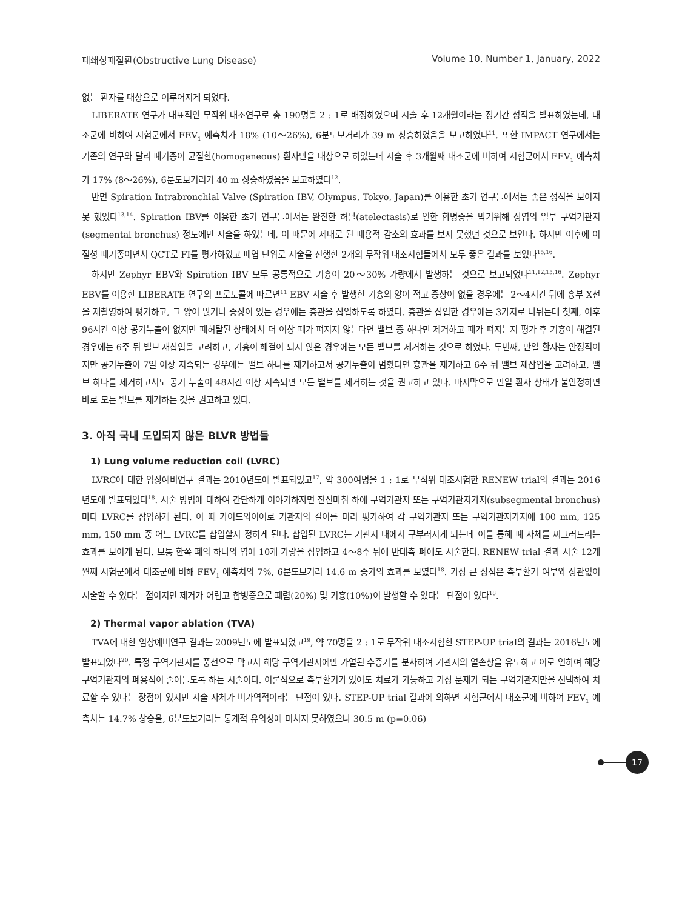폐쇄성폐질환(Obstructive Lung Disease) Volume 10, Number 1, January, 2022
없는 환자를 대상으로 이루어지게 되었다.
LIBERATE 연구가 대표적인 무작위 대조연구로 총 190명을 2 : 1로 배정하였으며 시술 후 12개월이라는 장기간 성적을 발표하였는데, 대조군에 비하여 시험군에서 FEV<sub>1</sub> 예측치가 18% (10～26%), 6분도보거리가 39 m 상승하였음을 보고하였다<sup>11</sup>. 또한 IMPACT 연구에서는 기존의 연구와 달리 폐기종이 균질한(homogeneous) 환자만을 대상으로 하였는데 시술 후 3개월째 대조군에 비하여 시험군에서 FEV<sub>1</sub> 예측치가 17% (8～26%), 6분도보거리가 40 m 상승하였음을 보고하였다<sup>12</sup>.
반면 Spiration Intrabronchial Valve (Spiration IBV, Olympus, Tokyo, Japan)를 이용한 초기 연구들에서는 좋은 성적을 보이지 못 했었다<sup>13,14</sup>. Spiration IBV를 이용한 초기 연구들에서는 완전한 허탈(atelectasis)로 인한 합병증을 막기위해 상엽의 일부 구역기관지(segmental bronchus) 정도에만 시술을 하였는데, 이 때문에 제대로 된 폐용적 감소의 효과를 보지 못했던 것으로 보인다. 하지만 이후에 이질성 폐기종이면서 QCT로 FI를 평가하였고 폐엽 단위로 시술을 진행한 2개의 무작위 대조시험들에서 모두 좋은 결과를 보였다<sup>15,16</sup>.
하지만 Zephyr EBV와 Spiration IBV 모두 공통적으로 기흉이 20～30% 가량에서 발생하는 것으로 보고되었다<sup>11,12,15,16</sup>. Zephyr EBV를 이용한 LIBERATE 연구의 프로토콜에 따르면<sup>11</sup> EBV 시술 후 발생한 기흉의 양이 적고 증상이 없을 경우에는 2～4시간 뒤에 흉부 X선을 재촬영하여 평가하고, 그 양이 많거나 증상이 있는 경우에는 흉관을 삽입하도록 하였다. 흉관을 삽입한 경우에는 3가지로 나뉘는데 첫째, 이후 96시간 이상 공기누출이 없지만 폐허탈된 상태에서 더 이상 폐가 펴지지 않는다면 밸브 중 하나만 제거하고 폐가 펴지는지 평가 후 기흉이 해결된 경우에는 6주 뒤 밸브 재삽입을 고려하고, 기흉이 해결이 되지 않은 경우에는 모든 밸브를 제거하는 것으로 하였다. 두번째, 만일 환자는 안정적이지만 공기누출이 7일 이상 지속되는 경우에는 밸브 하나를 제거하고서 공기누출이 멈췄다면 흉관을 제거하고 6주 뒤 밸브 재삽입을 고려하고, 밸브 하나를 제거하고서도 공기 누출이 48시간 이상 지속되면 모든 밸브를 제거하는 것을 권고하고 있다. 마지막으로 만일 환자 상태가 불안정하면 바로 모든 밸브를 제거하는 것을 권고하고 있다.
3. 아직 국내 도입되지 않은 BLVR 방법들
1) Lung volume reduction coil (LVRC)
LVRC에 대한 임상예비연구 결과는 2010년도에 발표되었고<sup>17</sup>, 약 300여명을 1 : 1로 무작위 대조시험한 RENEW trial의 결과는 2016년도에 발표되었다<sup>18</sup>. 시술 방법에 대하여 간단하게 이야기하자면 전신마취 하에 구역기관지 또는 구역기관지가지(subsegmental bronchus) 마다 LVRC를 삽입하게 된다. 이 때 가이드와이어로 기관지의 길이를 미리 평가하여 각 구역기관지 또는 구역기관지가지에 100 mm, 125 mm, 150 mm 중 어느 LVRC를 삽입할지 정하게 된다. 삽입된 LVRC는 기관지 내에서 구부러지게 되는데 이를 통해 폐 자체를 찌그러트리는 효과를 보이게 된다. 보통 한쪽 폐의 하나의 엽에 10개 가량을 삽입하고 4～8주 뒤에 반대측 폐에도 시술한다. RENEW trial 결과 시술 12개월째 시험군에서 대조군에 비해 FEV<sub>1</sub> 예측치의 7%, 6분도보거리 14.6 m 증가의 효과를 보였다<sup>18</sup>. 가장 큰 장점은 측부환기 여부와 상관없이 시술할 수 있다는 점이지만 제거가 어렵고 합병증으로 폐렴(20%) 및 기흉(10%)이 발생할 수 있다는 단점이 있다<sup>18</sup>.
2) Thermal vapor ablation (TVA)
TVA에 대한 임상예비연구 결과는 2009년도에 발표되었고<sup>19</sup>, 약 70명을 2 : 1로 무작위 대조시험한 STEP-UP trial의 결과는 2016년도에 발표되었다<sup>20</sup>. 특정 구역기관지를 풍선으로 막고서 해당 구역기관지에만 가열된 수증기를 분사하여 기관지의 열손상을 유도하고 이로 인하여 해당 구역기관지의 폐용적이 줄어들도록 하는 시술이다. 이론적으로 측부환기가 있어도 치료가 가능하고 가장 문제가 되는 구역기관지만을 선택하여 치료할 수 있다는 장점이 있지만 시술 자체가 비가역적이라는 단점이 있다. STEP-UP trial 결과에 의하면 시험군에서 대조군에 비하여 FEV<sub>1</sub> 예측치는 14.7% 상승을, 6분도보거리는 통계적 유의성에 미치지 못하였으나 30.5 m (p=0.06)
17